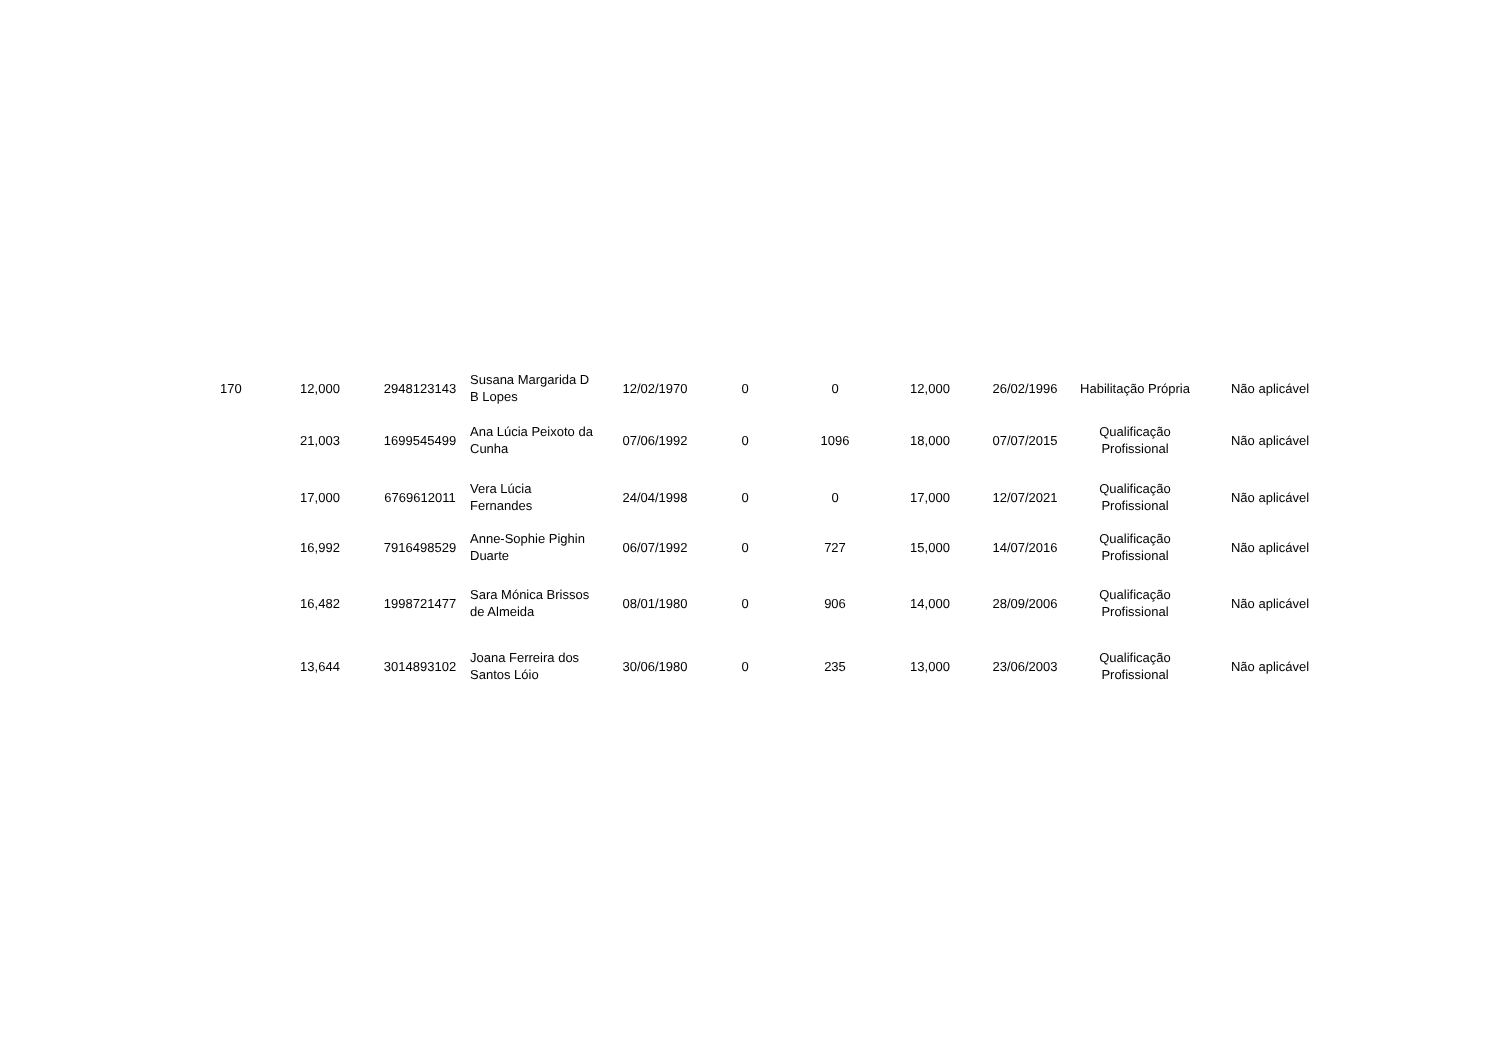| 170 | 12,000 | 2948123143 | Susana Margarida D B Lopes | 12/02/1970 | 0 | 0 | 12,000 | 26/02/1996 | Habilitação Própria | Não aplicável |
| | 21,003 | 1699545499 | Ana Lúcia Peixoto da Cunha | 07/06/1992 | 0 | 1096 | 18,000 | 07/07/2015 | Qualificação Profissional | Não aplicável |
| | 17,000 | 6769612011 | Vera Lúcia Fernandes | 24/04/1998 | 0 | 0 | 17,000 | 12/07/2021 | Qualificação Profissional | Não aplicável |
| | 16,992 | 7916498529 | Anne-Sophie Pighin Duarte | 06/07/1992 | 0 | 727 | 15,000 | 14/07/2016 | Qualificação Profissional | Não aplicável |
| | 16,482 | 1998721477 | Sara Mónica Brissos de Almeida | 08/01/1980 | 0 | 906 | 14,000 | 28/09/2006 | Qualificação Profissional | Não aplicável |
| | 13,644 | 3014893102 | Joana Ferreira dos Santos Lóio | 30/06/1980 | 0 | 235 | 13,000 | 23/06/2003 | Qualificação Profissional | Não aplicável |